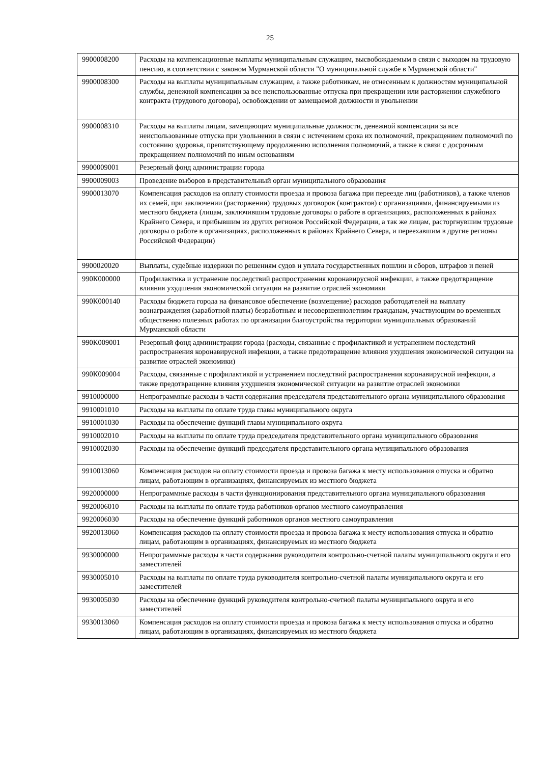25
| 9900008200 | Расходы на компенсационные выплаты муниципальным служащим, высвобождаемым в связи с выходом на трудовую пенсию, в соответствии с законом Мурманской области "О муниципальной службе в Мурманской области" |
| 9900008300 | Расходы на выплаты муниципальным служащим, а также работникам, не отнесенным к должностям муниципальной службы, денежной компенсации за все неиспользованные отпуска при прекращении или расторжении служебного контракта (трудового договора), освобождении от замещаемой должности и увольнении |
| 9900008310 | Расходы на выплаты лицам, замещающим муниципальные должности, денежной компенсации за все неиспользованные отпуска при увольнении в связи с истечением срока их полномочий, прекращением полномочий по состоянию здоровья, препятствующему продолжению исполнения полномочий, а также в связи с досрочным прекращением полномочий по иным основаниям |
| 9900009001 | Резервный фонд администрации города |
| 9900009003 | Проведение выборов в представительный орган муниципального образования |
| 9900013070 | Компенсация расходов на оплату стоимости проезда и провоза багажа при переезде лиц (работников), а также членов их семей, при заключении (расторжении) трудовых договоров (контрактов) с организациями, финансируемыми из местного бюджета (лицам, заключившим трудовые договоры о работе в организациях, расположенных в районах Крайнего Севера, и прибывшим из других регионов Российской Федерации, а так же лицам, расторгнувшим трудовые договоры о работе в организациях, расположенных в районах Крайнего Севера, и переехавшим в другие регионы Российской Федерации) |
| 9900020020 | Выплаты, судебные издержки по решениям судов и уплата государственных пошлин и сборов, штрафов и пеней |
| 990К000000 | Профилактика и устранение последствий распространения коронавирусной инфекции, а также предотвращение влияния ухудшения экономической ситуации на развитие отраслей экономики |
| 990К000140 | Расходы бюджета города на финансовое обеспечение (возмещение) расходов работодателей на выплату вознаграждения (заработной платы) безработным и несовершеннолетним гражданам, участвующим во временных общественно полезных работах по организации благоустройства территории муниципальных образований Мурманской области |
| 990К009001 | Резервный фонд администрации города (расходы, связанные с профилактикой и устранением последствий распространения коронавирусной инфекции, а также предотвращение влияния ухудшения экономической ситуации на развитие отраслей экономики) |
| 990К009004 | Расходы, связанные с профилактикой и устранением последствий распространения коронавирусной инфекции, а также предотвращение влияния ухудшения экономической ситуации на развитие отраслей экономики |
| 9910000000 | Непрограммные расходы в части содержания председателя представительного органа муниципального образования |
| 9910001010 | Расходы на выплаты по оплате труда главы муниципального округа |
| 9910001030 | Расходы на обеспечение функций главы муниципального округа |
| 9910002010 | Расходы на выплаты по оплате труда председателя представительного органа муниципального образования |
| 9910002030 | Расходы на обеспечение функций председателя представительного органа муниципального образования |
| 9910013060 | Компенсация расходов на оплату стоимости проезда и провоза багажа к месту использования отпуска и обратно лицам, работающим в организациях, финансируемых из местного бюджета |
| 9920000000 | Непрограммные расходы в части функционирования представительного органа муниципального образования |
| 9920006010 | Расходы на выплаты по оплате труда работников органов местного самоуправления |
| 9920006030 | Расходы на обеспечение функций работников органов местного самоуправления |
| 9920013060 | Компенсация расходов на оплату стоимости проезда и провоза багажа к месту использования отпуска и обратно лицам, работающим в организациях, финансируемых из местного бюджета |
| 9930000000 | Непрограммные расходы в части содержания руководителя контрольно-счетной палаты муниципального округа и его заместителей |
| 9930005010 | Расходы на выплаты по оплате труда руководителя контрольно-счетной палаты муниципального округа и его заместителей |
| 9930005030 | Расходы на обеспечение функций руководителя контрольно-счетной палаты муниципального округа и его заместителей |
| 9930013060 | Компенсация расходов на оплату стоимости проезда и провоза багажа к месту использования отпуска и обратно лицам, работающим в организациях, финансируемых из местного бюджета |